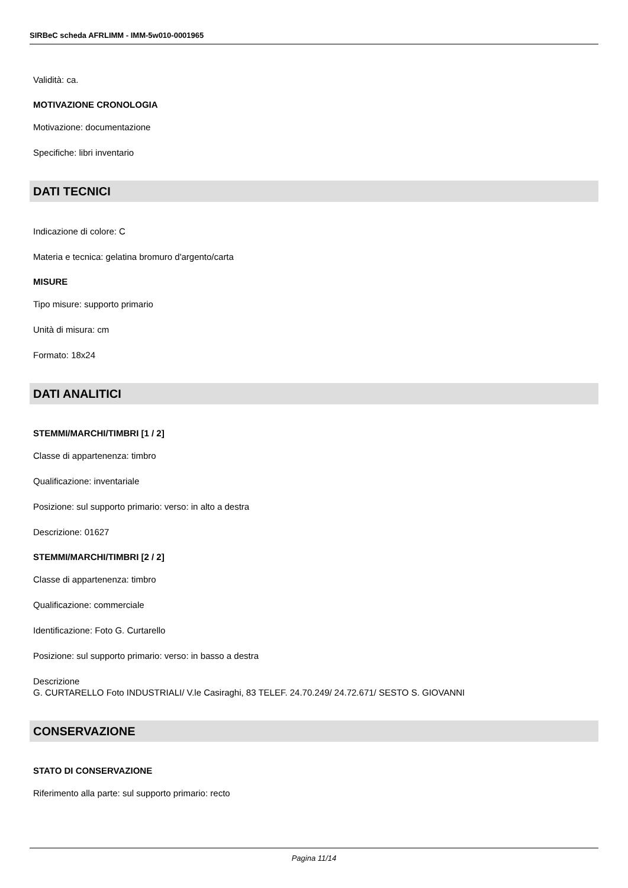SIRBeC scheda AFRLIMM - IMM-5w010-0001965
Validità: ca.
MOTIVAZIONE CRONOLOGIA
Motivazione: documentazione
Specifiche: libri inventario
DATI TECNICI
Indicazione di colore: C
Materia e tecnica: gelatina bromuro d'argento/carta
MISURE
Tipo misure: supporto primario
Unità di misura: cm
Formato: 18x24
DATI ANALITICI
STEMMI/MARCHI/TIMBRI [1 / 2]
Classe di appartenenza: timbro
Qualificazione: inventariale
Posizione: sul supporto primario: verso: in alto a destra
Descrizione: 01627
STEMMI/MARCHI/TIMBRI [2 / 2]
Classe di appartenenza: timbro
Qualificazione: commerciale
Identificazione: Foto G. Curtarello
Posizione: sul supporto primario: verso: in basso a destra
Descrizione
G. CURTARELLO Foto INDUSTRIALI/ V.le Casiraghi, 83 TELEF. 24.70.249/ 24.72.671/ SESTO S. GIOVANNI
CONSERVAZIONE
STATO DI CONSERVAZIONE
Riferimento alla parte: sul supporto primario: recto
Pagina 11/14